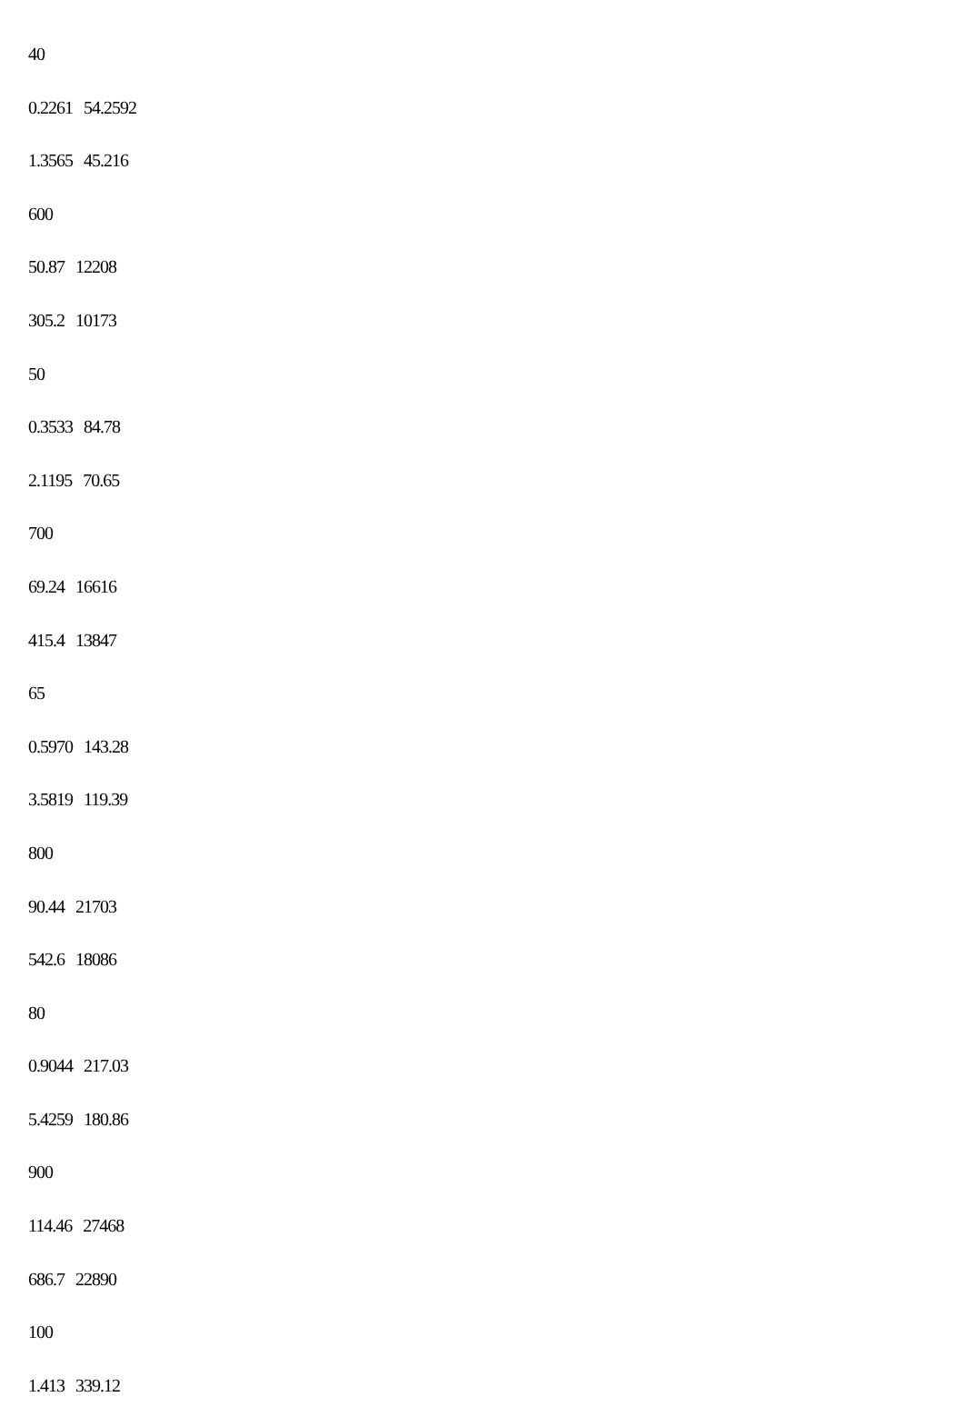40
0.2261 54.2592
1.3565 45.216
600
50.87 12208
305.2 10173
50
0.3533 84.78
2.1195 70.65
700
69.24 16616
415.4 13847
65
0.5970 143.28
3.5819 119.39
800
90.44 21703
542.6 18086
80
0.9044 217.03
5.4259 180.86
900
114.46 27468
686.7 22890
100
1.413 339.12